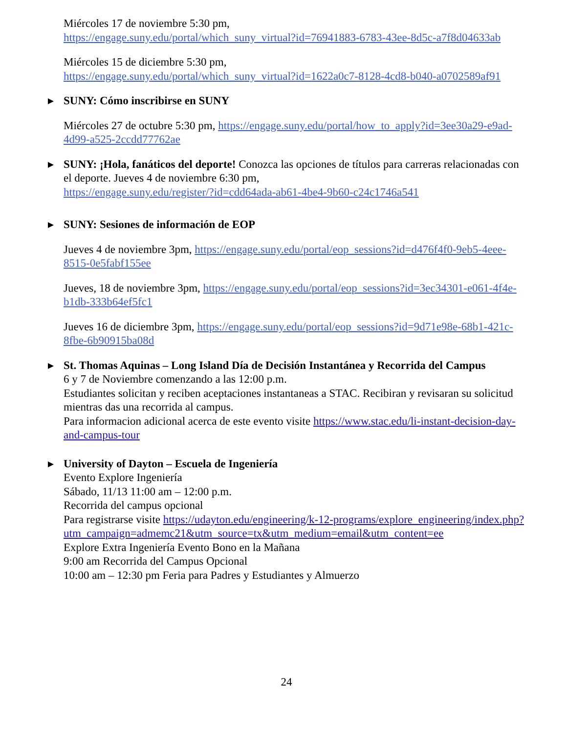Miércoles 17 de noviembre 5:30 pm,
https://engage.suny.edu/portal/which_suny_virtual?id=76941883-6783-43ee-8d5c-a7f8d04633ab
Miércoles 15 de diciembre 5:30 pm,
https://engage.suny.edu/portal/which_suny_virtual?id=1622a0c7-8128-4cd8-b040-a0702589af91
SUNY: Cómo inscribirse en SUNY
Miércoles 27 de octubre 5:30 pm, https://engage.suny.edu/portal/how_to_apply?id=3ee30a29-e9ad-4d99-a525-2ccdd77762ae
SUNY: ¡Hola, fanáticos del deporte! Conozca las opciones de títulos para carreras relacionadas con el deporte. Jueves 4 de noviembre 6:30 pm,
https://engage.suny.edu/register/?id=cdd64ada-ab61-4be4-9b60-c24c1746a541
SUNY: Sesiones de información de EOP
Jueves 4 de noviembre 3pm, https://engage.suny.edu/portal/eop_sessions?id=d476f4f0-9eb5-4eee-8515-0e5fabf155ee
Jueves, 18 de noviembre 3pm, https://engage.suny.edu/portal/eop_sessions?id=3ec34301-e061-4f4e-b1db-333b64ef5fc1
Jueves 16 de diciembre 3pm, https://engage.suny.edu/portal/eop_sessions?id=9d71e98e-68b1-421c-8fbe-6b90915ba08d
St. Thomas Aquinas – Long Island Día de Decisión Instantánea y Recorrida del Campus
6 y 7 de Noviembre comenzando a las 12:00 p.m.
Estudiantes solicitan y reciben aceptaciones instantaneas a STAC. Recibiran y revisaran su solicitud mientras das una recorrida al campus.
Para informacion adicional acerca de este evento visite https://www.stac.edu/li-instant-decision-day-and-campus-tour
University of Dayton – Escuela de Ingeniería
Evento Explore Ingeniería
Sábado, 11/13 11:00 am – 12:00 p.m.
Recorrida del campus opcional
Para registrarse visite https://udayton.edu/engineering/k-12-programs/explore_engineering/index.php?utm_campaign=admemc21&utm_source=tx&utm_medium=email&utm_content=ee
Explore Extra Ingeniería Evento Bono en la Mañana
9:00 am Recorrida del Campus Opcional
10:00 am – 12:30 pm Feria para Padres y Estudiantes y Almuerzo
24